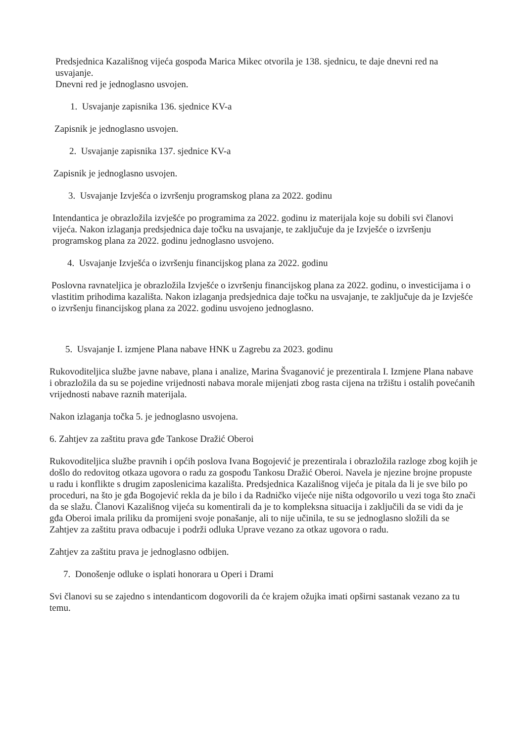Predsjednica Kazališnog vijeća gospođa Marica Mikec otvorila je 138. sjednicu, te daje dnevni red na usvajanje.
Dnevni red je jednoglasno usvojen.
1. Usvajanje zapisnika 136. sjednice KV-a
Zapisnik je jednoglasno usvojen.
2. Usvajanje zapisnika 137. sjednice KV-a
Zapisnik je jednoglasno usvojen.
3. Usvajanje Izvješća o izvršenju programskog plana za 2022. godinu
Intendantica je obrazložila izvješće po programima za 2022. godinu iz materijala koje su dobili svi članovi vijeća. Nakon izlaganja predsjednica daje točku na usvajanje, te zaključuje da je Izvješće o izvršenju programskog plana za 2022. godinu jednoglasno usvojeno.
4. Usvajanje Izvješća o izvršenju financijskog plana za 2022. godinu
Poslovna ravnateljica je obrazložila Izvješće o izvršenju financijskog plana za 2022. godinu, o investicijama i o vlastitim prihodima kazališta. Nakon izlaganja predsjednica daje točku na usvajanje, te zaključuje da je Izvješće o izvršenju financijskog plana za 2022. godinu usvojeno jednoglasno.
5. Usvajanje I. izmjene Plana nabave HNK u Zagrebu za 2023. godinu
Rukovoditeljica službe javne nabave, plana i analize, Marina Švaganović je prezentirala I. Izmjene Plana nabave i obrazložila da su se pojedine vrijednosti nabava morale mijenjati zbog rasta cijena na tržištu i ostalih povećanih vrijednosti nabave raznih materijala.
Nakon izlaganja točka 5. je jednoglasno usvojena.
6. Zahtjev za zaštitu prava gđe Tankose Dražić Oberoi
Rukovoditeljica službe pravnih i općih poslova Ivana Bogojević je prezentirala i obrazložila razloge zbog kojih je došlo do redovitog otkaza ugovora o radu za gospođu Tankosu Dražić Oberoi. Navela je njezine brojne propuste u radu i konflikte s drugim zaposlenicima kazališta. Predsjednica Kazališnog vijeća je pitala da li je sve bilo po proceduri, na što je gđa Bogojević rekla da je bilo i da Radničko vijeće nije ništa odgovorilo u vezi toga što znači da se slažu. Članovi Kazališnog vijeća su komentirali da je to kompleksna situacija i zaključili da se vidi da je gđa Oberoi imala priliku da promijeni svoje ponašanje, ali to nije učinila, te su se jednoglasno složili da se Zahtjev za zaštitu prava odbacuje i podrži odluka Uprave vezano za otkaz ugovora o radu.
Zahtjev za zaštitu prava je jednoglasno odbijen.
7. Donošenje odluke o isplati honorara u Operi i Drami
Svi članovi su se zajedno s intendanticom dogovorili da će krajem ožujka imati opširni sastanak vezano za tu temu.